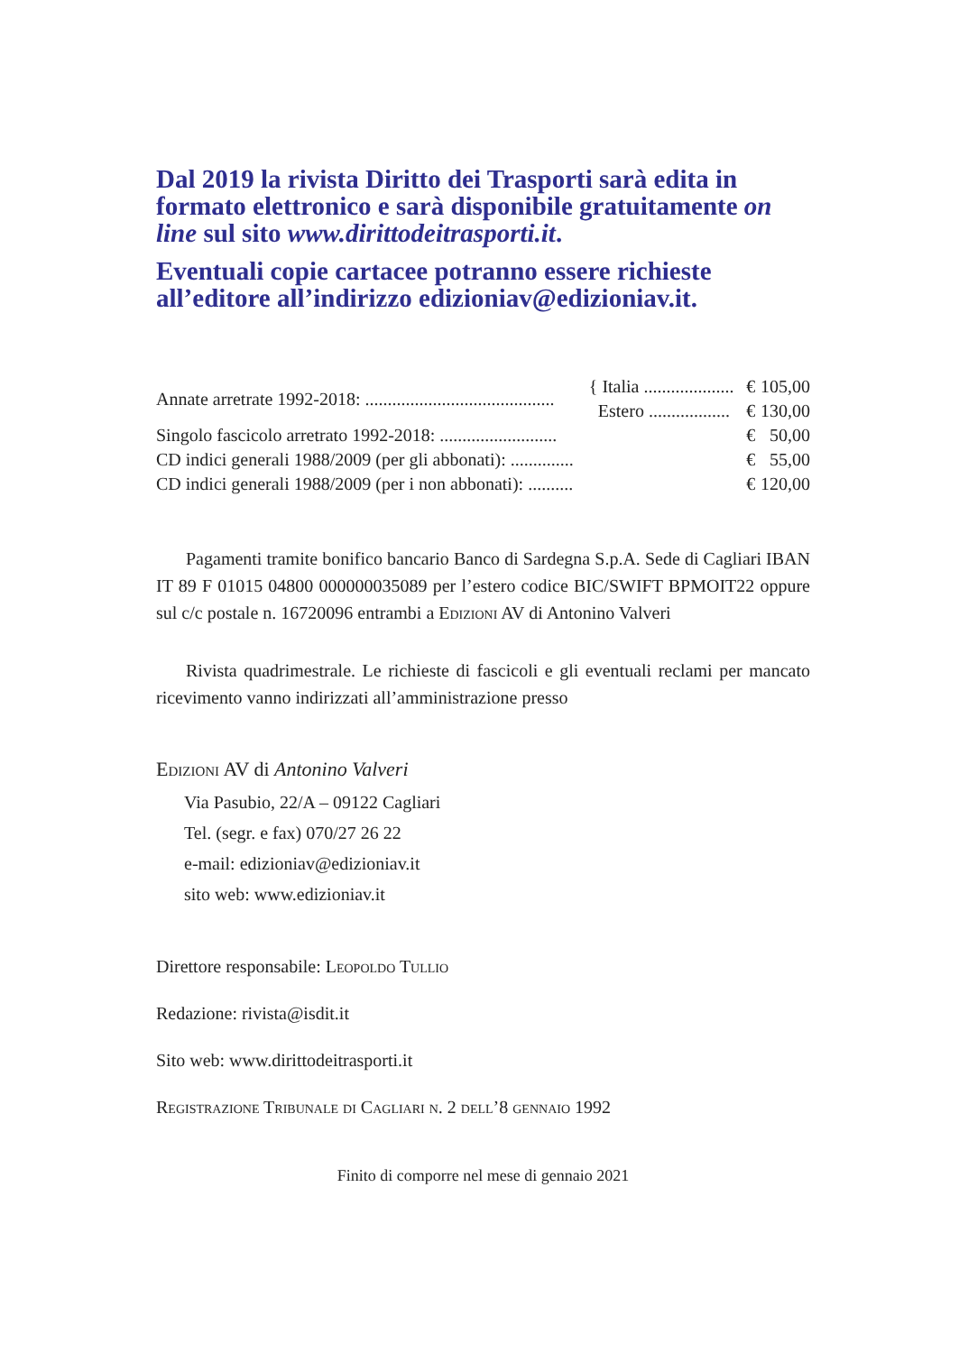Dal 2019 la rivista Diritto dei Trasporti sarà edita in formato elettronico e sarà disponibile gratuitamente on line sul sito www.dirittodeitrasporti.it.
Eventuali copie cartacee potranno essere richieste all’editore all’indirizzo edizioniav@edizioniav.it.
| Annate arretrate 1992-2018: .......................................... | { Italia .................... | € | 105,00 |
| | Estero .................. | € | 130,00 |
| Singolo fascicolo arretrato 1992-2018: .......................... | | € | 50,00 |
| CD indici generali 1988/2009 (per gli abbonati): .............. | | € | 55,00 |
| CD indici generali 1988/2009 (per i non abbonati): .......... | | € | 120,00 |
Pagamenti tramite bonifico bancario Banco di Sardegna S.p.A. Sede di Cagliari IBAN IT 89 F 01015 04800 000000035089 per l’estero codice BIC/SWIFT BPMOIT22 oppure sul c/c postale n. 16720096 entrambi a Edizioni AV di Antonino Valveri
Rivista quadrimestrale. Le richieste di fascicoli e gli eventuali reclami per mancato ricevimento vanno indirizzati all’amministrazione presso
Edizioni AV di Antonino Valveri
Via Pasubio, 22/A – 09122 Cagliari
Tel. (segr. e fax) 070/27 26 22
e-mail: edizioniav@edizioniav.it
sito web: www.edizioniav.it
Direttore responsabile: Leopoldo Tullio
Redazione: rivista@isdit.it
Sito web: www.dirittodeitrasporti.it
Registrazione Tribunale di Cagliari n. 2 dell’8 gennaio 1992
Finito di comporre nel mese di gennaio 2021